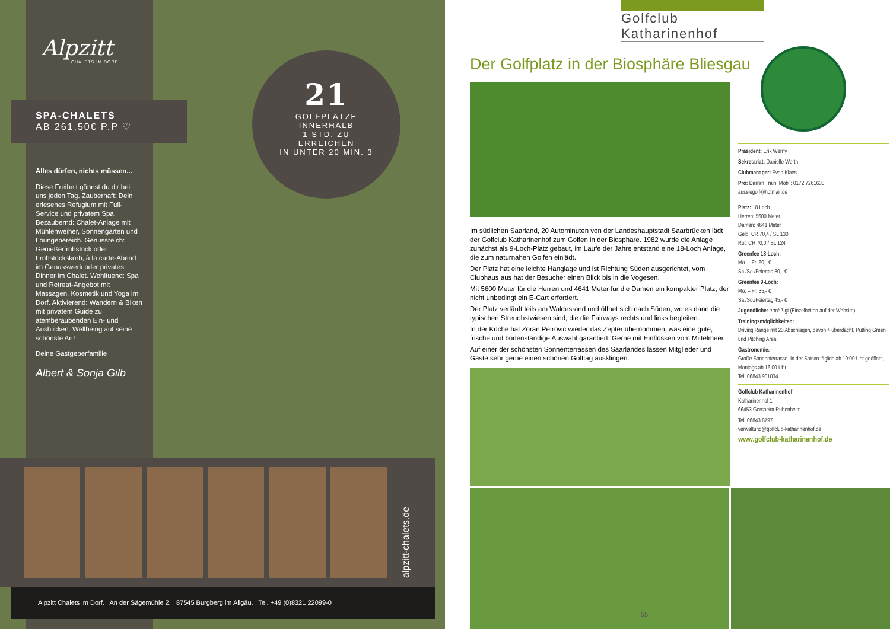Alpzitt
CHALETS IM DORF
SPA-CHALETS
AB 261,50€ P.P ♡
Alles dürfen, nichts müssen...
Diese Freiheit gönnst du dir bei uns jeden Tag. Zauberhaft: Dein erlesenes Refugium mit Full-Service und privatem Spa. Bezaubernd: Chalet-Anlage mit Mühlenweiher, Sonnengarten und Loungebereich. Genussreich: Genießerfrühstück oder Frühstückskorb, à la carte-Abend im Genusswerk oder privates Dinner im Chalet. Wohltuend: Spa und Retreat-Angebot mit Massagen, Kosmetik und Yoga im Dorf. Aktivierend: Wandern & Biken mit privatem Guide zu atemberaubenden Ein- und Ausblicken. Wellbeing auf seine schönste Art!
Deine Gastgeberfamilie
Albert & Sonja Gilb
21
GOLFPLÄTZE
INNERHALB
1 STD. ZU
ERREICHEN
IN UNTER 20 MIN. 3
alpzitt-chalets.de
Alpzitt Chalets im Dorf. An der Sägemühle 2. 87545 Burgberg im Allgäu. Tel. +49 (0)8321 22099-0
Golfclub Katharinenhof
Der Golfplatz in der Biosphäre Bliesgau
Im südlichen Saarland, 20 Autominuten von der Landeshauptstadt Saarbrücken lädt der Golfclub Katharinenhof zum Golfen in der Biosphäre. 1982 wurde die Anlage zunächst als 9-Loch-Platz gebaut, im Laufe der Jahre entstand eine 18-Loch Anlage, die zum naturnahen Golfen einlädt.
Der Platz hat eine leichte Hanglage und ist Richtung Süden ausgerichtet, vom Clubhaus aus hat der Besucher einen Blick bis in die Vogesen.
Mit 5600 Meter für die Herren und 4641 Meter für die Damen ein kompakter Platz, der nicht unbedingt ein E-Cart erfordert.
Der Platz verläuft teils am Waldesrand und öffnet sich nach Süden, wo es dann die typischen Streuobstwiesen sind, die die Fairways rechts und links begleiten.
In der Küche hat Zoran Petrovic wieder das Zepter übernommen, was eine gute, frische und bodenständige Auswahl garantiert. Gerne mit Einflüssen vom Mittelmeer.
Auf einer der schönsten Sonnenterrassen des Saarlandes lassen Mitglieder und Gäste sehr gerne einen schönen Golftag ausklingen.
Präsident: Erik Werny
Sekretariat: Danielle Werth
Clubmanager: Sven Klaes
Pro: Darran Train, Mobil: 0172 7261638
aussiegolf@hotmail.de
Platz: 18 Loch
Herren: 5600 Meter
Damen: 4641 Meter
Gelb: CR 70,4 / SL 130
Rot: CR 70,0 / SL 124
Greenfee 18-Loch:
Mo. – Fr. 60,- €
Sa./So./Feiertag 80,- €
Greenfee 9-Loch:
Mo. – Fr. 35,- €
Sa./So./Feiertag 45,- €
Jugendliche: ermäßigt (Einzelheiten auf der Website)
Trainingsmöglichkeiten:
Driving Range mit 20 Abschlägen, davon 4 überdacht, Putting Green und Pitching Area
Gastronomie:
Große Sonnenterrasse. In der Saison täglich ab 10:00 Uhr geöffnet, Montags ab 16:00 Uhr
Tel: 06843 901834
Golfclub Katharinenhof
Katharinenhof 1
66453 Gersheim-Rubenheim
Tel: 06843 8797
verwaltung@golfclub-katharinenhof.de
www.golfclub-katharinenhof.de
55